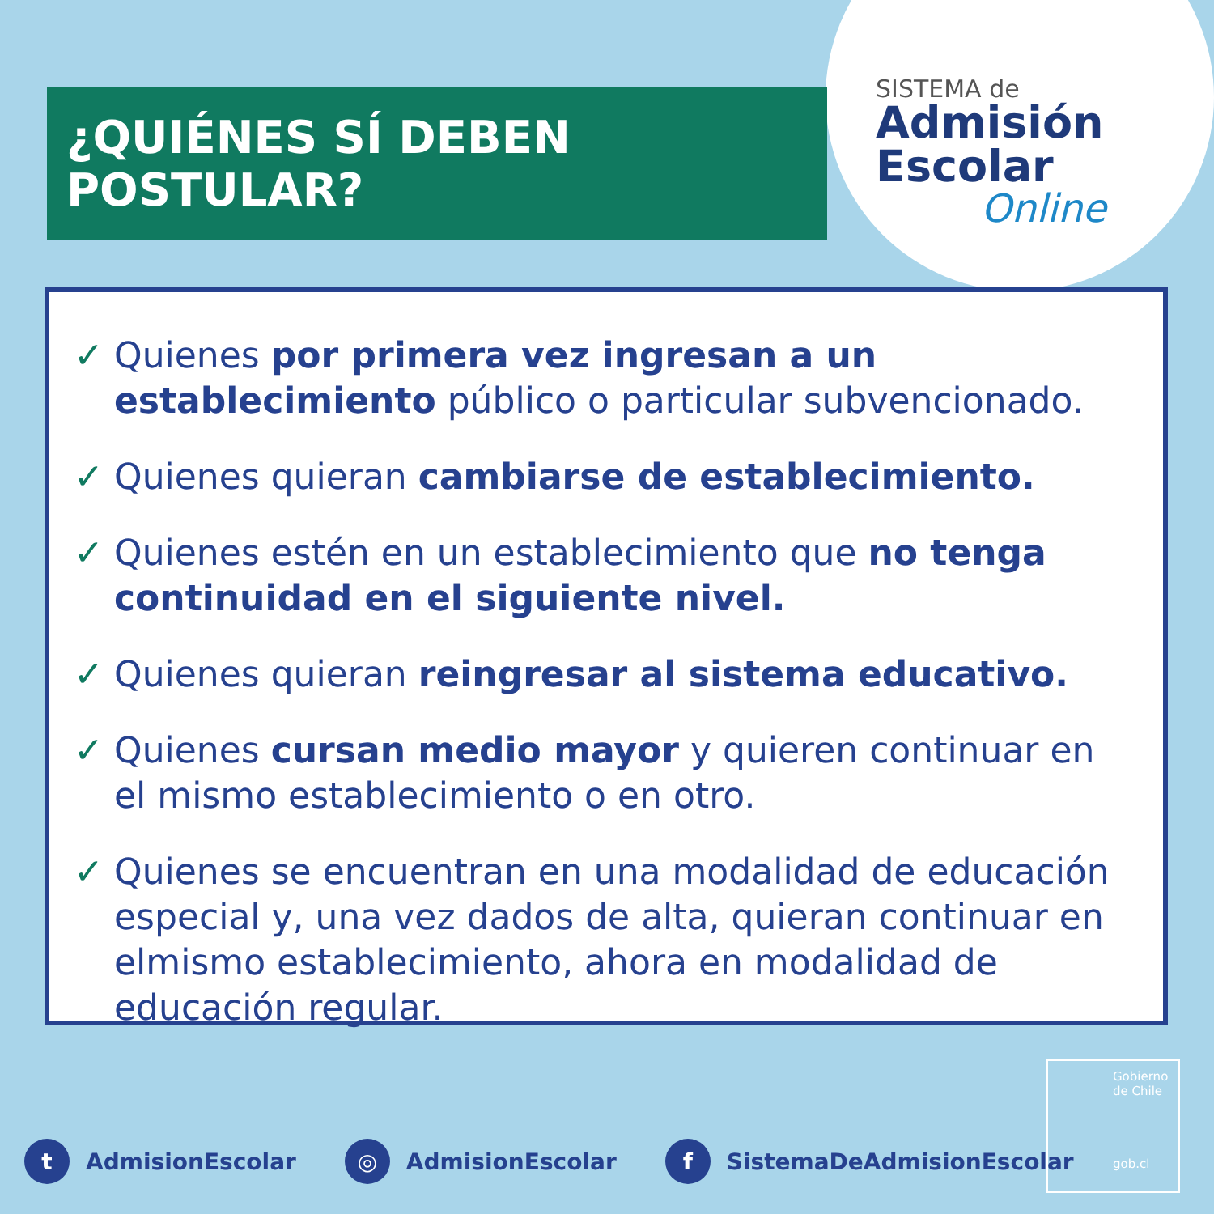¿QUIÉNES SÍ DEBEN POSTULAR?
SISTEMA de
Admisión
Escolar
Online
✓ Quienes por primera vez ingresan a un establecimiento público o particular subvencionado.
✓ Quienes quieran cambiarse de establecimiento.
✓ Quienes estén en un establecimiento que no tenga continuidad en el siguiente nivel.
✓ Quienes quieran reingresar al sistema educativo.
✓ Quienes cursan medio mayor y quieren continuar en el mismo establecimiento o en otro.
✓ Quienes se encuentran en una modalidad de educación especial y, una vez dados de alta, quieran continuar en elmismo establecimiento, ahora en modalidad de educación regular.
Gobierno de Chile
gob.cl
t AdmisionEscolar ◎ AdmisionEscolar f SistemaDeAdmisionEscolar